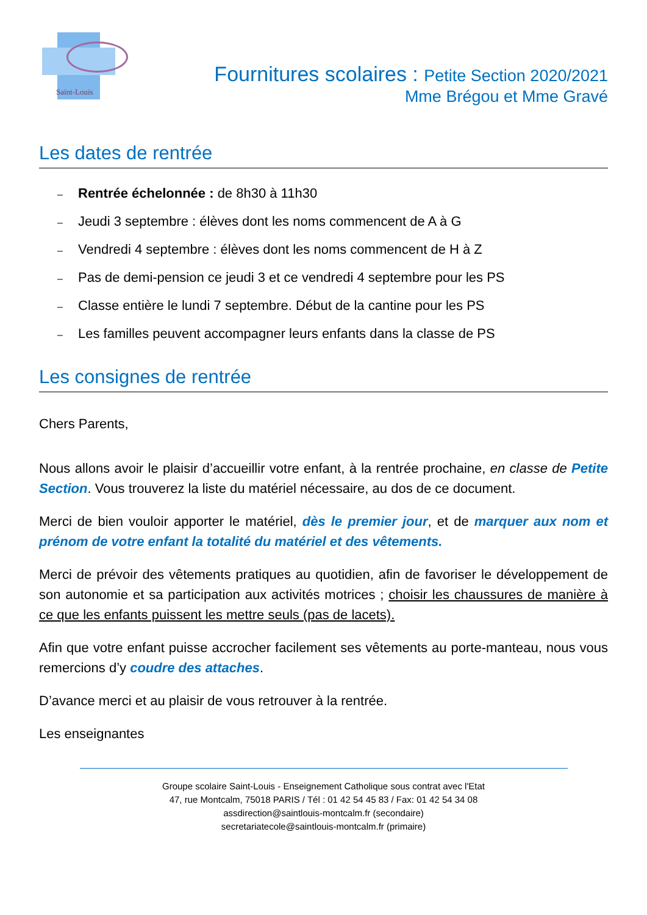Saint-Louis
Fournitures scolaires : Petite Section 2020/2021
Mme Brégou et Mme Gravé
Les dates de rentrée
– Rentrée échelonnée : de 8h30 à 11h30
– Jeudi 3 septembre : élèves dont les noms commencent de A à G
– Vendredi 4 septembre : élèves dont les noms commencent de H à Z
– Pas de demi-pension ce jeudi 3 et ce vendredi 4 septembre pour les PS
– Classe entière le lundi 7 septembre. Début de la cantine pour les PS
– Les familles peuvent accompagner leurs enfants dans la classe de PS
Les consignes de rentrée
Chers Parents,
Nous allons avoir le plaisir d’accueillir votre enfant, à la rentrée prochaine, en classe de Petite Section. Vous trouverez la liste du matériel nécessaire, au dos de ce document.
Merci de bien vouloir apporter le matériel, dès le premier jour, et de marquer aux nom et prénom de votre enfant la totalité du matériel et des vêtements.
Merci de prévoir des vêtements pratiques au quotidien, afin de favoriser le développement de son autonomie et sa participation aux activités motrices ; choisir les chaussures de manière à ce que les enfants puissent les mettre seuls (pas de lacets).
Afin que votre enfant puisse accrocher facilement ses vêtements au porte-manteau, nous vous remercions d’y coudre des attaches.
D’avance merci et au plaisir de vous retrouver à la rentrée.
Les enseignantes
Groupe scolaire Saint-Louis - Enseignement Catholique sous contrat avec l'Etat
47, rue Montcalm, 75018 PARIS / Tél : 01 42 54 45 83 / Fax: 01 42 54 34 08
assdirection@saintlouis-montcalm.fr (secondaire)
secretariatecole@saintlouis-montcalm.fr (primaire)